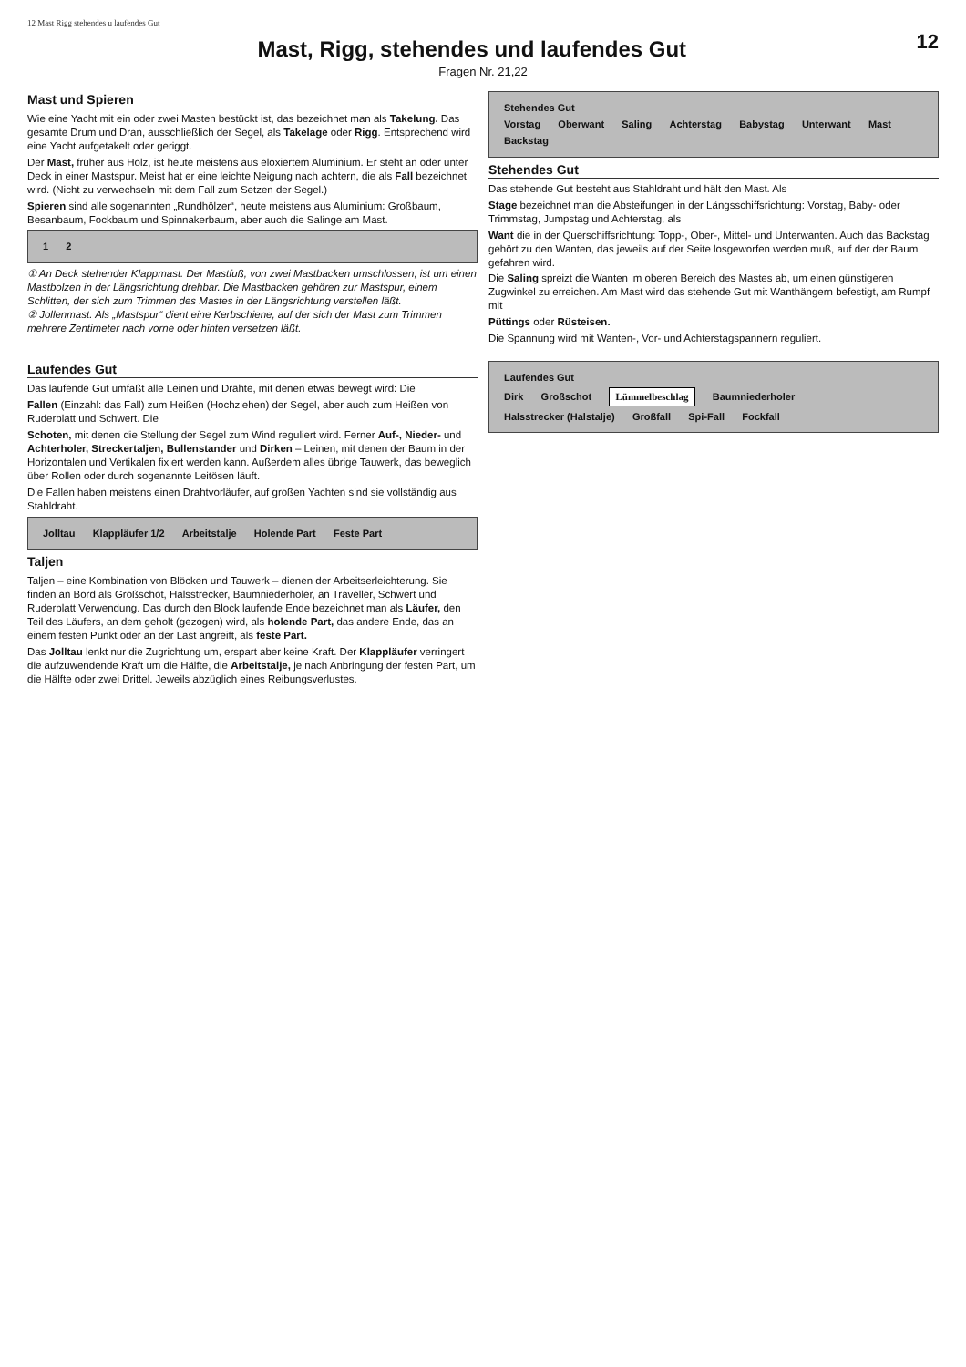12 Mast Rigg stehendes u laufendes Gut
12
Mast, Rigg, stehendes und laufendes Gut
Fragen Nr. 21,22
Mast und Spieren
Wie eine Yacht mit ein oder zwei Masten bestückt ist, das bezeichnet man als Takelung. Das gesamte Drum und Dran, ausschließlich der Segel, als Takelage oder Rigg. Entsprechend wird eine Yacht aufgetakelt oder geriggt.
Der Mast, früher aus Holz, ist heute meistens aus eloxiertem Aluminium. Er steht an oder unter Deck in einer Mastspur. Meist hat er eine leichte Neigung nach achtern, die als Fall bezeichnet wird. (Nicht zu verwechseln mit dem Fall zum Setzen der Segel.)
Spieren sind alle sogenannten „Rundhölzer“, heute meistens aus Aluminium: Großbaum, Besanbaum, Fockbaum und Spinnakerbaum, aber auch die Salinge am Mast.
1 2
① An Deck stehender Klappmast. Der Mastfuß, von zwei Mastbacken umschlossen, ist um einen Mastbolzen in der Längsrichtung drehbar. Die Mastbacken gehören zur Mastspur, einem Schlitten, der sich zum Trimmen des Mastes in der Längsrichtung verstellen läßt.
② Jollenmast. Als „Mastspur“ dient eine Kerbschiene, auf der sich der Mast zum Trimmen mehrere Zentimeter nach vorne oder hinten versetzen läßt.
Stehendes Gut
Vorstag Oberwant Saling Achterstag Babystag Unterwant Mast Backstag
Stehendes Gut
Das stehende Gut besteht aus Stahldraht und hält den Mast. Als
Stage bezeichnet man die Absteifungen in der Längsschiffsrichtung: Vorstag, Baby- oder Trimmstag, Jumpstag und Achterstag, als
Want die in der Querschiffsrichtung: Topp-, Ober-, Mittel- und Unterwanten. Auch das Backstag gehört zu den Wanten, das jeweils auf der Seite losgeworfen werden muß, auf der der Baum gefahren wird.
Die Saling spreizt die Wanten im oberen Bereich des Mastes ab, um einen günstigeren Zugwinkel zu erreichen. Am Mast wird das stehende Gut mit Wanthängern befestigt, am Rumpf mit
Püttings oder Rüsteisen.
Die Spannung wird mit Wanten-, Vor- und Achterstagspannern reguliert.
Laufendes Gut
Das laufende Gut umfaßt alle Leinen und Drähte, mit denen etwas bewegt wird: Die
Fallen (Einzahl: das Fall) zum Heißen (Hochziehen) der Segel, aber auch zum Heißen von Ruderblatt und Schwert. Die
Schoten, mit denen die Stellung der Segel zum Wind reguliert wird. Ferner Auf-, Nieder- und Achterholer, Streckertaljen, Bullenstander und Dirken – Leinen, mit denen der Baum in der Horizontalen und Vertikalen fixiert werden kann. Außerdem alles übrige Tauwerk, das beweglich über Rollen oder durch sogenannte Leitösen läuft.
Die Fallen haben meistens einen Drahtvorläufer, auf großen Yachten sind sie vollständig aus Stahldraht.
Jolltau Klappläufer 1/2 Arbeitstalje Holende Part Feste Part
Taljen
Taljen – eine Kombination von Blöcken und Tauwerk – dienen der Arbeitserleichterung. Sie finden an Bord als Großschot, Halsstrecker, Baumniederholer, an Traveller, Schwert und Ruderblatt Verwendung. Das durch den Block laufende Ende bezeichnet man als Läufer, den Teil des Läufers, an dem geholt (gezogen) wird, als holende Part, das andere Ende, das an einem festen Punkt oder an der Last angreift, als feste Part.
Das Jolltau lenkt nur die Zugrichtung um, erspart aber keine Kraft. Der Klappläufer verringert die aufzuwendende Kraft um die Hälfte, die Arbeitstalje, je nach Anbringung der festen Part, um die Hälfte oder zwei Drittel. Jeweils abzüglich eines Reibungsverlustes.
Laufendes Gut
Dirk Großschot Lümmelbeschlag Baumniederholer Halsstrecker (Halstalje) Großfall Spi-Fall Fockfall